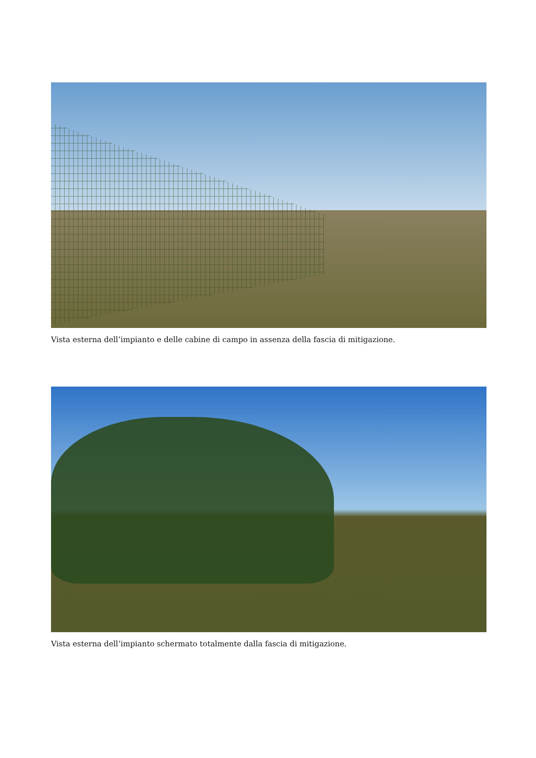Vista esterna dell’impianto e delle cabine di campo in assenza della fascia di mitigazione.
Vista esterna dell’impianto schermato totalmente dalla fascia di mitigazione.